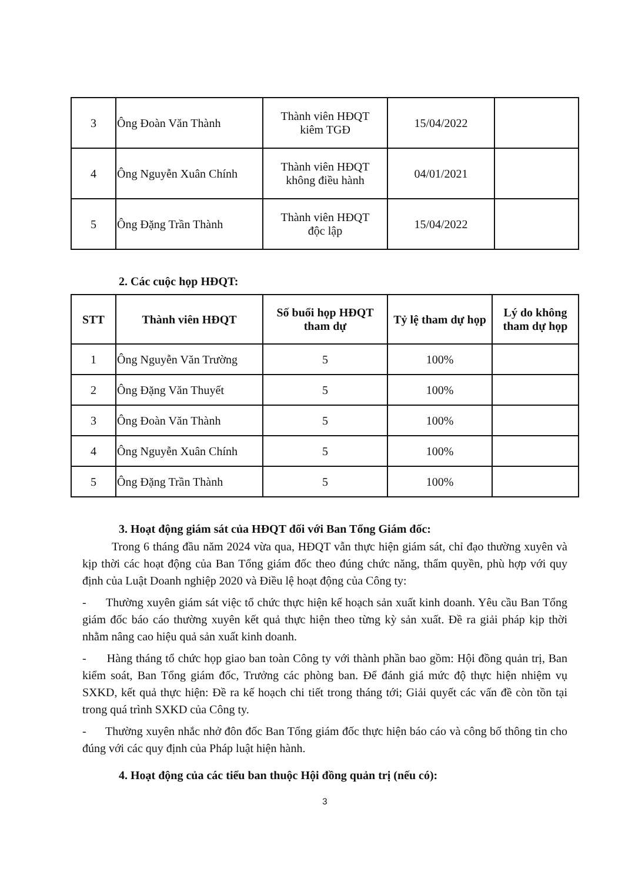| 3 | Ông Đoàn Văn Thành | Thành viên HĐQT kiêm TGĐ | 15/04/2022 | |
| 4 | Ông Nguyễn Xuân Chính | Thành viên HĐQT không điều hành | 04/01/2021 | |
| 5 | Ông Đặng Trần Thành | Thành viên HĐQT độc lập | 15/04/2022 | |
2. Các cuộc họp HĐQT:
| STT | Thành viên HĐQT | Số buổi họp HĐQT tham dự | Tỷ lệ tham dự họp | Lý do không tham dự họp |
| --- | --- | --- | --- | --- |
| 1 | Ông Nguyễn Văn Trường | 5 | 100% | |
| 2 | Ông Đặng Văn Thuyết | 5 | 100% | |
| 3 | Ông Đoàn Văn Thành | 5 | 100% | |
| 4 | Ông Nguyễn Xuân Chính | 5 | 100% | |
| 5 | Ông Đặng Trần Thành | 5 | 100% | |
3. Hoạt động giám sát của HĐQT đối với Ban Tổng Giám đốc:
Trong 6 tháng đầu năm 2024 vừa qua, HĐQT vẫn thực hiện giám sát, chỉ đạo thường xuyên và kịp thời các hoạt động của Ban Tổng giám đốc theo đúng chức năng, thẩm quyền, phù hợp với quy định của Luật Doanh nghiệp 2020 và Điều lệ hoạt động của Công ty:
- Thường xuyên giám sát việc tổ chức thực hiện kế hoạch sản xuất kinh doanh. Yêu cầu Ban Tổng giám đốc báo cáo thường xuyên kết quả thực hiện theo từng kỳ sản xuất. Đề ra giải pháp kịp thời nhằm nâng cao hiệu quả sản xuất kinh doanh.
- Hàng tháng tổ chức họp giao ban toàn Công ty với thành phần bao gồm: Hội đồng quản trị, Ban kiểm soát, Ban Tổng giám đốc, Trưởng các phòng ban. Để đánh giá mức độ thực hiện nhiệm vụ SXKD, kết quả thực hiện: Đề ra kế hoạch chi tiết trong tháng tới; Giải quyết các vấn đề còn tồn tại trong quá trình SXKD của Công ty.
- Thường xuyên nhắc nhở đôn đốc Ban Tổng giám đốc thực hiện báo cáo và công bố thông tin cho đúng với các quy định của Pháp luật hiện hành.
4. Hoạt động của các tiểu ban thuộc Hội đồng quản trị (nếu có):
3